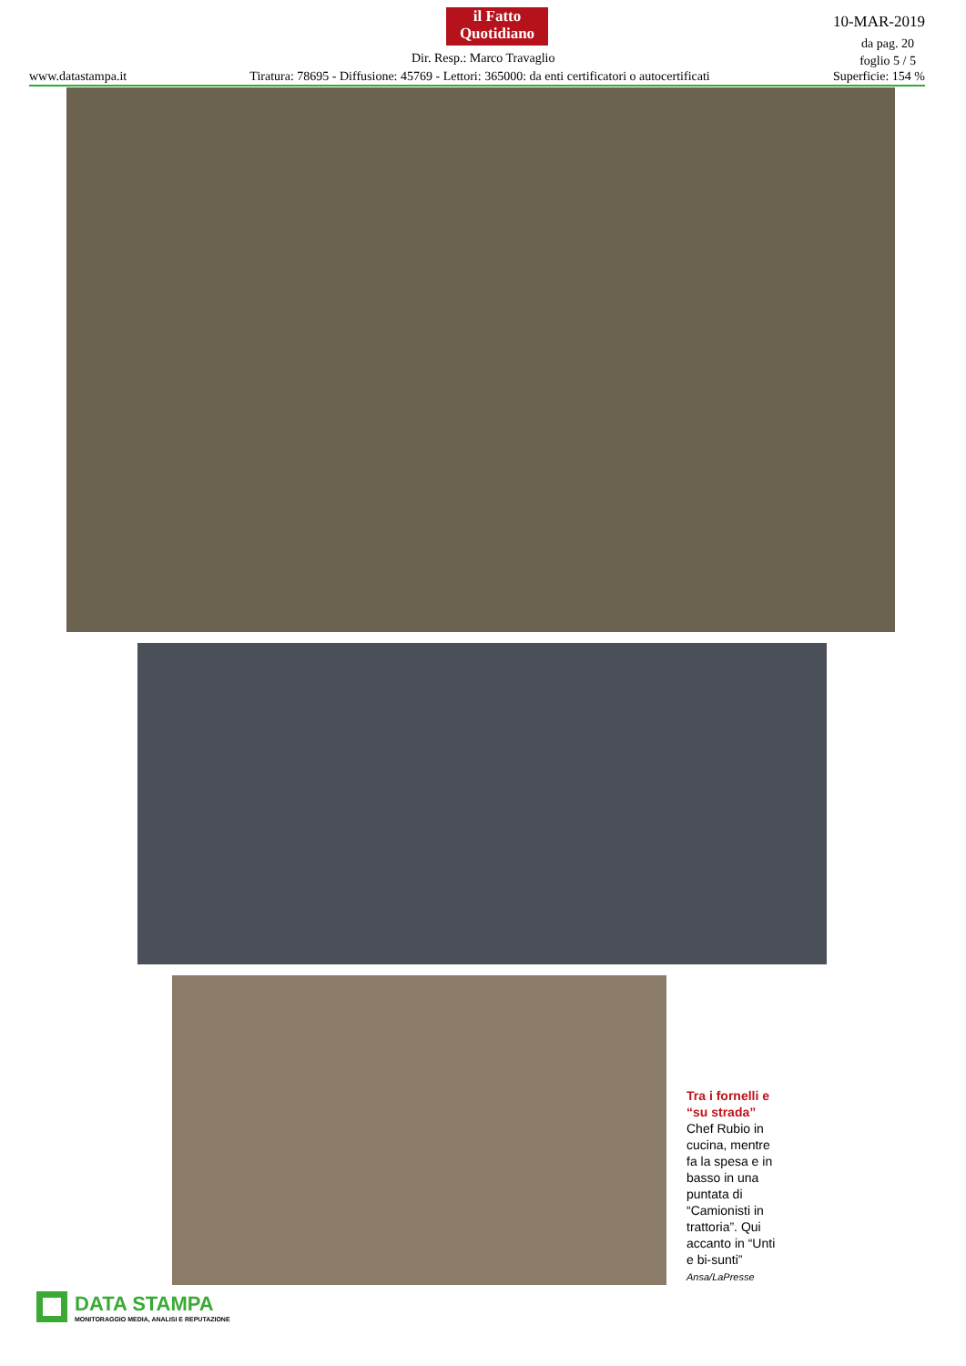il Fatto
Quotidiano
10-MAR-2019
da pag. 20
foglio 5 / 5
Dir. Resp.: Marco Travaglio
www.datastampa.it Tiratura: 78695 - Diffusione: 45769 - Lettori: 365000: da enti certificatori o autocertificati Superficie: 154 %
Tra i fornelli e “su strada” Chef Rubio in cucina, mentre fa la spesa e in basso in una puntata di “Camionisti in trattoria”. Qui accanto in “Unti e bi-sunti”
Ansa/LaPresse
DATA STAMPA
MONITORAGGIO MEDIA, ANALISI E REPUTAZIONE